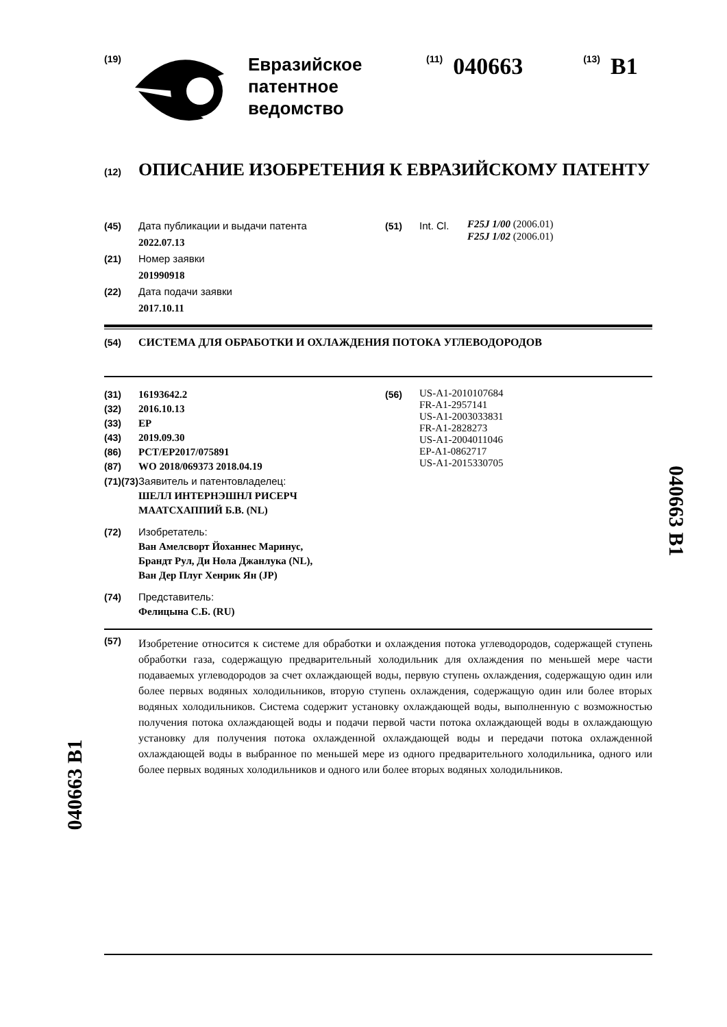(19)
Евразийское
патентное
ведомство
(11) 040663 (13) B1
(12) ОПИСАНИЕ ИЗОБРЕТЕНИЯ К ЕВРАЗИЙСКОМУ ПАТЕНТУ
(45) Дата публикации и выдачи патента
2022.07.13
(21) Номер заявки
201990918
(22) Дата подачи заявки
2017.10.11
(51) Int. Cl.
F25J 1/00 (2006.01)
F25J 1/02 (2006.01)
(54) СИСТЕМА ДЛЯ ОБРАБОТКИ И ОХЛАЖДЕНИЯ ПОТОКА УГЛЕВОДОРОДОВ
(31) 16193642.2
(32) 2016.10.13
(33) EP
(43) 2019.09.30
(86) PCT/EP2017/075891
(87) WO 2018/069373 2018.04.19
(71)(73) Заявитель и патентовладелец:
ШЕЛЛ ИНТЕРНЭШНЛ РИСЕРЧ
МААТСХАППИЙ Б.В. (NL)
(72) Изобретатель:
Ван Амелсворт Йоханнес Маринус,
Брандт Рул, Ди Нола Джанлука (NL),
Ван Дер Плуг Хенрик Ян (JP)
(74) Представитель:
Фелицына С.Б. (RU)
(56)
US-A1-2010107684
FR-A1-2957141
US-A1-2003033831
FR-A1-2828273
US-A1-2004011046
EP-A1-0862717
US-A1-2015330705
(57)
Изобретение относится к системе для обработки и охлаждения потока углеводородов, содержащей ступень обработки газа, содержащую предварительный холодильник для охлаждения по меньшей мере части подаваемых углеводородов за счет охлаждающей воды, первую ступень охлаждения, содержащую один или более первых водяных холодильников, вторую ступень охлаждения, содержащую один или более вторых водяных холодильников. Система содержит установку охлаждающей воды, выполненную с возможностью получения потока охлаждающей воды и подачи первой части потока охлаждающей воды в охлаждающую установку для получения потока охлажденной охлаждающей воды и передачи потока охлажденной охлаждающей воды в выбранное по меньшей мере из одного предварительного холодильника, одного или более первых водяных холодильников и одного или более вторых водяных холодильников.
040663 B1
040663 B1